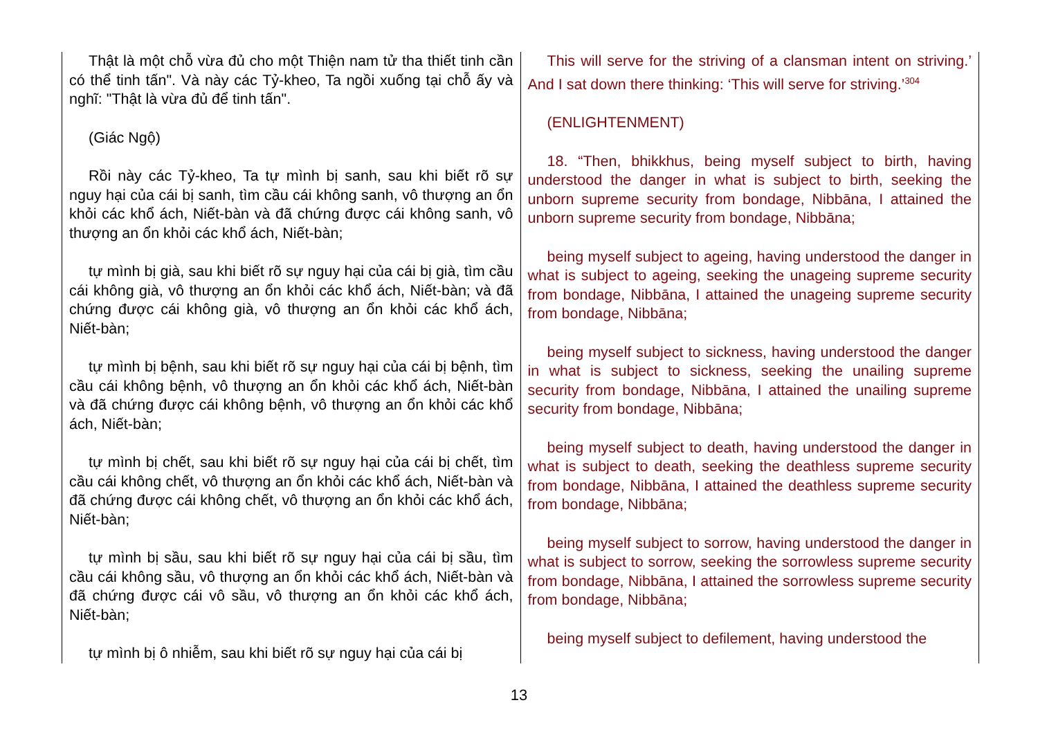| Thật là một chỗ vừa đủ cho một Thiện nam tử tha thiết tinh cần có thể tinh tấn". Và này các Tỷ-kheo, Ta ngồi xuống tại chỗ ấy và nghĩ: "Thật là vừa đủ để tinh tấn". (Giác Ngộ) Rồi này các Tỷ-kheo, Ta tự mình bị sanh, sau khi biết rõ sự nguy hại của cái bị sanh, tìm cầu cái không sanh, vô thượng an ổn khỏi các khổ ách, Niết-bàn và đã chứng được cái không sanh, vô thượng an ổn khỏi các khổ ách, Niết-bàn; tự mình bị già, sau khi biết rõ sự nguy hại của cái bị già, tìm cầu cái không già, vô thượng an ổn khỏi các khổ ách, Niết-bàn; và đã chứng được cái không già, vô thượng an ổn khỏi các khổ ách, Niết-bàn; tự mình bị bệnh, sau khi biết rõ sự nguy hại của cái bị bệnh, tìm cầu cái không bệnh, vô thượng an ổn khỏi các khổ ách, Niết-bàn và đã chứng được cái không bệnh, vô thượng an ổn khỏi các khổ ách, Niết-bàn; tự mình bị chết, sau khi biết rõ sự nguy hại của cái bị chết, tìm cầu cái không chết, vô thượng an ổn khỏi các khổ ách, Niết-bàn và đã chứng được cái không chết, vô thượng an ổn khỏi các khổ ách, Niết-bàn; tự mình bị sầu, sau khi biết rõ sự nguy hại của cái bị sầu, tìm cầu cái không sầu, vô thượng an ổn khỏi các khổ ách, Niết-bàn và đã chứng được cái vô sầu, vô thượng an ổn khỏi các khổ ách, Niết-bàn; tự mình bị ô nhiễm, sau khi biết rõ sự nguy hại của cái bị | This will serve for the striving of a clansman intent on striving.’ And I sat down there thinking: ‘This will serve for striving.’<sup>304</sup> (ENLIGHTENMENT) 18. “Then, bhikkhus, being myself subject to birth, having understood the danger in what is subject to birth, seeking the unborn supreme security from bondage, Nibbāna, I attained the unborn supreme security from bondage, Nibbāna; being myself subject to ageing, having understood the danger in what is subject to ageing, seeking the unageing supreme security from bondage, Nibbāna, I attained the unageing supreme security from bondage, Nibbāna; being myself subject to sickness, having understood the danger in what is subject to sickness, seeking the unailing supreme security from bondage, Nibbāna, I attained the unailing supreme security from bondage, Nibbāna; being myself subject to death, having understood the danger in what is subject to death, seeking the deathless supreme security from bondage, Nibbāna, I attained the deathless supreme security from bondage, Nibbāna; being myself subject to sorrow, having understood the danger in what is subject to sorrow, seeking the sorrowless supreme security from bondage, Nibbāna, I attained the sorrowless supreme security from bondage, Nibbāna; being myself subject to defilement, having understood the |
13